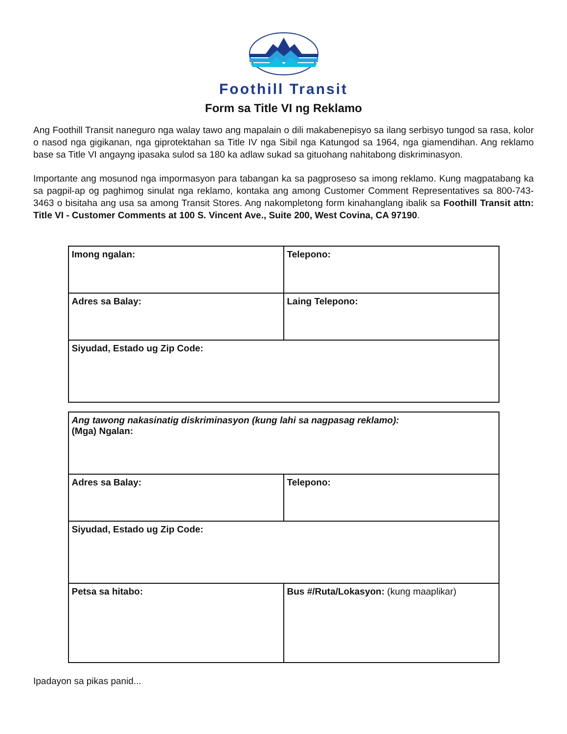Foothill Transit
Form sa Title VI ng Reklamo
Ang Foothill Transit naneguro nga walay tawo ang mapalain o dili makabenepisyo sa ilang serbisyo tungod sa rasa, kolor o nasod nga gigikanan, nga giprotektahan sa Title IV nga Sibil nga Katungod sa 1964, nga giamendihan. Ang reklamo base sa Title VI angayng ipasaka sulod sa 180 ka adlaw sukad sa gituohang nahitabong diskriminasyon.
Importante ang mosunod nga impormasyon para tabangan ka sa pagproseso sa imong reklamo. Kung magpatabang ka sa pagpil-ap og paghimog sinulat nga reklamo, kontaka ang among Customer Comment Representatives sa 800-743-3463 o bisitaha ang usa sa among Transit Stores. Ang nakompletong form kinahanglang ibalik sa Foothill Transit attn: Title VI - Customer Comments at 100 S. Vincent Ave., Suite 200, West Covina, CA 97190.
| Imong ngalan: | Telepono: |
| Adres sa Balay: | Laing Telepono: |
| Siyudad, Estado ug Zip Code: | |
| Ang tawong nakasinatig diskriminasyon (kung lahi sa nagpasag reklamo): (Mga) Ngalan: | |
| Adres sa Balay: | Telepono: |
| Siyudad, Estado ug Zip Code: | |
| Petsa sa hitabo: | Bus #/Ruta/Lokasyon: (kung maaplikar) |
Ipadayon sa pikas panid...